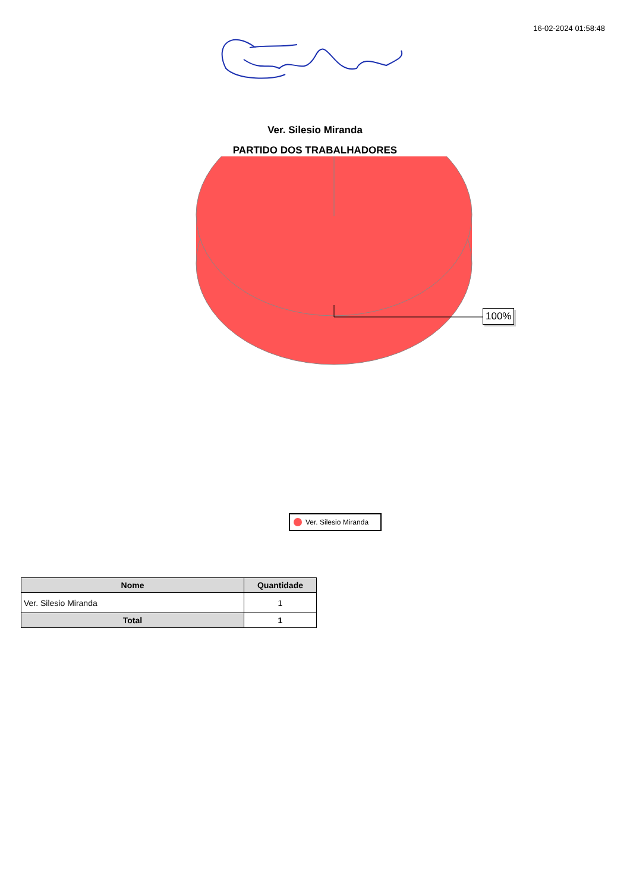16-02-2024 01:58:48
Ver. Silesio Miranda
PARTIDO DOS TRABALHADORES
100%
Ver. Silesio Miranda
| Nome | Quantidade |
| --- | --- |
| Ver. Silesio Miranda | 1 |
| Total | 1 |